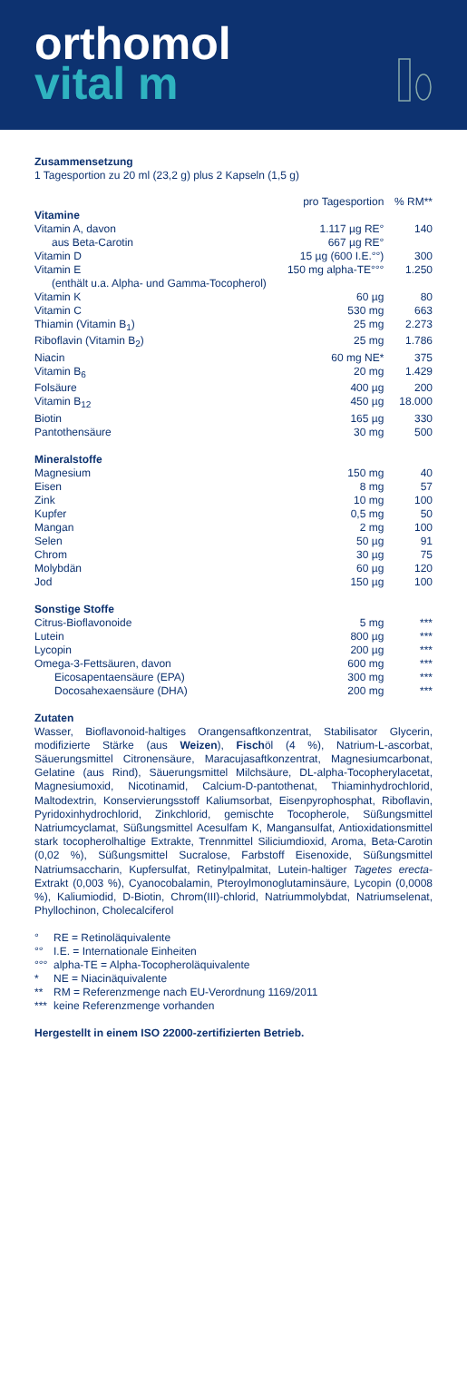orthomol
vital m
Zusammensetzung
1 Tagesportion zu 20 ml (23,2 g) plus 2 Kapseln (1,5 g)
| | pro Tagesportion | % RM** |
| --- | --- | --- |
| Vitamine | | |
| Vitamin A, davon | 1.117 µg RE° | 140 |
| aus Beta-Carotin | 667 µg RE° | |
| Vitamin D | 15 µg (600 I.E.°°) | 300 |
| Vitamin E | 150 mg alpha-TE°°° | 1.250 |
| (enthält u.a. Alpha- und Gamma-Tocopherol) | | |
| Vitamin K | 60 µg | 80 |
| Vitamin C | 530 mg | 663 |
| Thiamin (Vitamin B<sub>1</sub>) | 25 mg | 2.273 |
| Riboflavin (Vitamin B<sub>2</sub>) | 25 mg | 1.786 |
| Niacin | 60 mg NE* | 375 |
| Vitamin B<sub>6</sub> | 20 mg | 1.429 |
| Folsäure | 400 µg | 200 |
| Vitamin B<sub>12</sub> | 450 µg | 18.000 |
| Biotin | 165 µg | 330 |
| Pantothensäure | 30 mg | 500 |
| Mineralstoffe | | |
| Magnesium | 150 mg | 40 |
| Eisen | 8 mg | 57 |
| Zink | 10 mg | 100 |
| Kupfer | 0,5 mg | 50 |
| Mangan | 2 mg | 100 |
| Selen | 50 µg | 91 |
| Chrom | 30 µg | 75 |
| Molybdän | 60 µg | 120 |
| Jod | 150 µg | 100 |
| Sonstige Stoffe | | |
| Citrus-Bioflavonoide | 5 mg | *** |
| Lutein | 800 µg | *** |
| Lycopin | 200 µg | *** |
| Omega-3-Fettsäuren, davon | 600 mg | *** |
| Eicosapentaensäure (EPA) | 300 mg | *** |
| Docosahexaensäure (DHA) | 200 mg | *** |
Zutaten
Wasser, Bioflavonoid-haltiges Orangensaftkonzentrat, Stabilisator Glycerin, modifizierte Stärke (aus Weizen), Fischöl (4 %), Natrium-L-ascorbat, Säuerungsmittel Citronensäure, Maracujasaftkonzentrat, Magnesiumcarbonat, Gelatine (aus Rind), Säuerungsmittel Milchsäure, DL-alpha-Tocopherylacetat, Magnesiumoxid, Nicotinamid, Calcium-D-pantothenat, Thiaminhydrochlorid, Maltodextrin, Konservierungsstoff Kaliumsorbat, Eisenpyrophosphat, Riboflavin, Pyridoxinhydrochlorid, Zinkchlorid, gemischte Tocopherole, Süßungsmittel Natriumcyclamat, Süßungsmittel Acesulfam K, Mangansulfat, Antioxidationsmittel stark tocopherolhaltige Extrakte, Trennmittel Siliciumdioxid, Aroma, Beta-Carotin (0,02 %), Süßungsmittel Sucralose, Farbstoff Eisenoxide, Süßungsmittel Natriumsaccharin, Kupfersulfat, Retinylpalmitat, Lutein-haltiger Tagetes erecta-Extrakt (0,003 %), Cyanocobalamin, Pteroylmonoglutaminsäure, Lycopin (0,0008 %), Kaliumiodid, D-Biotin, Chrom(III)-chlorid, Natriummolybdat, Natriumselenat, Phyllochinon, Cholecalciferol
| ° | RE = Retinoläquivalente |
| °° | I.E. = Internationale Einheiten |
| °°° | alpha-TE = Alpha-Tocopheroläquivalente |
| * | NE = Niacinäquivalente |
| ** | RM = Referenzmenge nach EU-Verordnung 1169/2011 |
| *** | keine Referenzmenge vorhanden |
Hergestellt in einem ISO 22000-zertifizierten Betrieb.